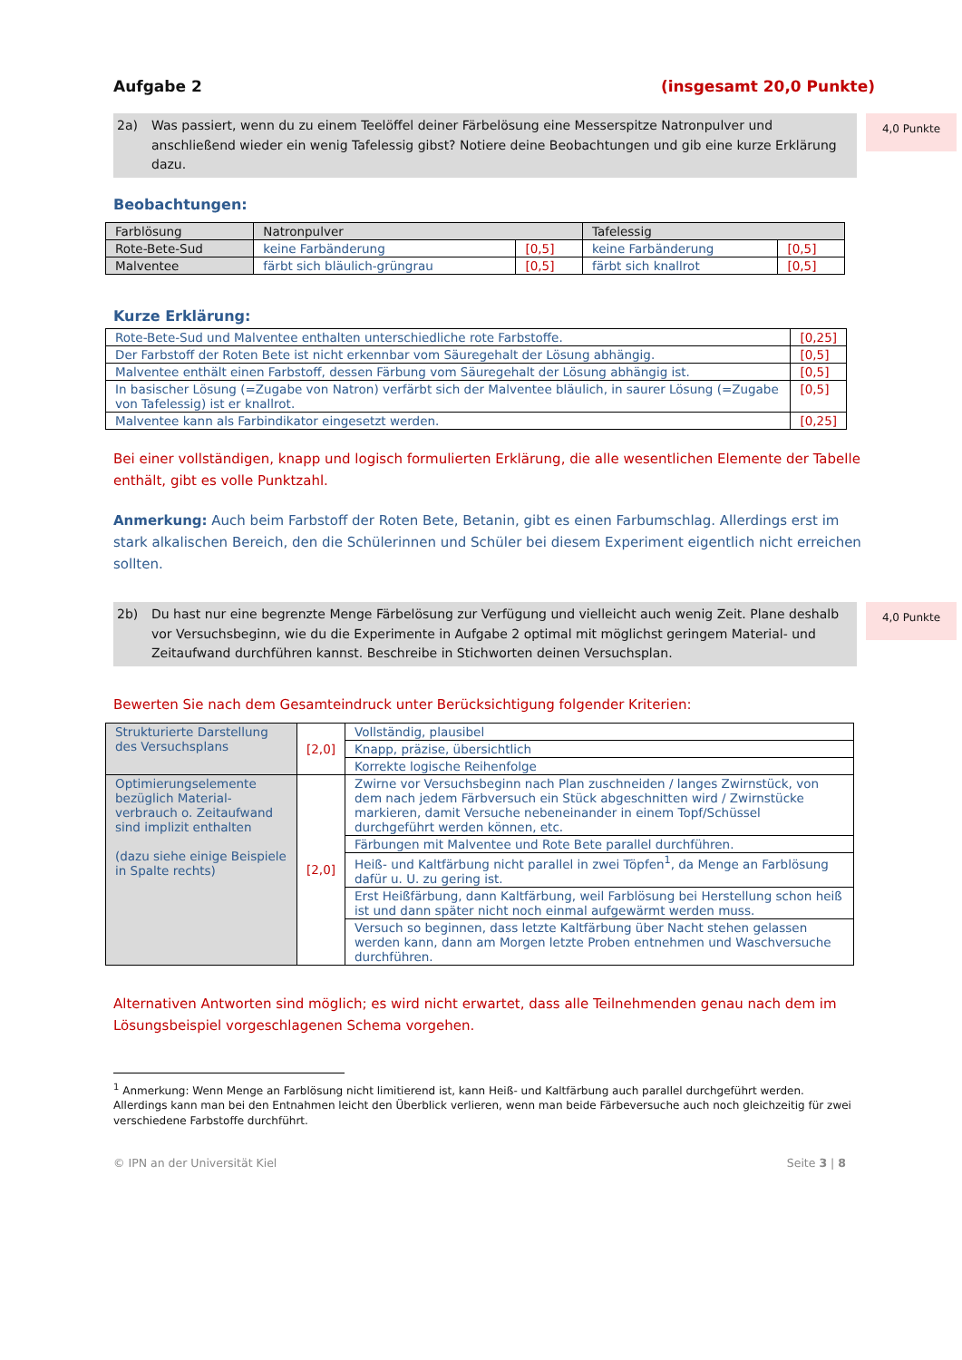Aufgabe 2 (insgesamt 20,0 Punkte)
2a) Was passiert, wenn du zu einem Teelöffel deiner Färbelösung eine Messerspitze Natronpulver und anschließend wieder ein wenig Tafelessig gibst? Notiere deine Beobachtungen und gib eine kurze Erklärung dazu.
4,0 Punkte
Beobachtungen:
| Farblösung | Natronpulver | | Tafelessig | |
| Rote-Bete-Sud | keine Farbänderung | [0,5] | keine Farbänderung | [0,5] |
| Malventee | färbt sich bläulich-grüngrau | [0,5] | färbt sich knallrot | [0,5] |
Kurze Erklärung:
| Rote-Bete-Sud und Malventee enthalten unterschiedliche rote Farbstoffe. | [0,25] |
| Der Farbstoff der Roten Bete ist nicht erkennbar vom Säuregehalt der Lösung abhängig. | [0,5] |
| Malventee enthält einen Farbstoff, dessen Färbung vom Säuregehalt der Lösung abhängig ist. | [0,5] |
| In basischer Lösung (=Zugabe von Natron) verfärbt sich der Malventee bläulich, in saurer Lösung (=Zugabe von Tafelessig) ist er knallrot. | [0,5] |
| Malventee kann als Farbindikator eingesetzt werden. | [0,25] |
Bei einer vollständigen, knapp und logisch formulierten Erklärung, die alle wesentlichen Elemente der Tabelle enthält, gibt es volle Punktzahl.
Anmerkung: Auch beim Farbstoff der Roten Bete, Betanin, gibt es einen Farbumschlag. Allerdings erst im stark alkalischen Bereich, den die Schülerinnen und Schüler bei diesem Experiment eigentlich nicht erreichen sollten.
2b) Du hast nur eine begrenzte Menge Färbelösung zur Verfügung und vielleicht auch wenig Zeit. Plane deshalb vor Versuchsbeginn, wie du die Experimente in Aufgabe 2 optimal mit möglichst geringem Material- und Zeitaufwand durchführen kannst. Beschreibe in Stichworten deinen Versuchsplan.
4,0 Punkte
Bewerten Sie nach dem Gesamteindruck unter Berücksichtigung folgender Kriterien:
| Strukturierte Darstellung des Versuchsplans | [2,0] | Vollständig, plausibel |
| | | Knapp, präzise, übersichtlich |
| | | Korrekte logische Reihenfolge |
| Optimierungselemente bezüglich Material-verbrauch o. Zeitaufwand sind implizit enthalten (dazu siehe einige Beispiele in Spalte rechts) | [2,0] | Zwirne vor Versuchsbeginn nach Plan zuschneiden / langes Zwirnstück, von dem nach jedem Färbversuch ein Stück abgeschnitten wird / Zwirnstücke markieren, damit Versuche nebeneinander in einem Topf/Schüssel durchgeführt werden können, etc. |
| | | Färbungen mit Malventee und Rote Bete parallel durchführen. |
| | | Heiß- und Kaltfärbung nicht parallel in zwei Töpfen<sup>1</sup>, da Menge an Farblösung dafür u. U. zu gering ist. |
| | | Erst Heißfärbung, dann Kaltfärbung, weil Farblösung bei Herstellung schon heiß ist und dann später nicht noch einmal aufgewärmt werden muss. |
| | | Versuch so beginnen, dass letzte Kaltfärbung über Nacht stehen gelassen werden kann, dann am Morgen letzte Proben entnehmen und Waschversuche durchführen. |
Alternativen Antworten sind möglich; es wird nicht erwartet, dass alle Teilnehmenden genau nach dem im Lösungsbeispiel vorgeschlagenen Schema vorgehen.
<sup>1</sup> Anmerkung: Wenn Menge an Farblösung nicht limitierend ist, kann Heiß- und Kaltfärbung auch parallel durchgeführt werden. Allerdings kann man bei den Entnahmen leicht den Überblick verlieren, wenn man beide Färbeversuche auch noch gleichzeitig für zwei verschiedene Farbstoffe durchführt.
© IPN an der Universität Kiel Seite 3 | 8